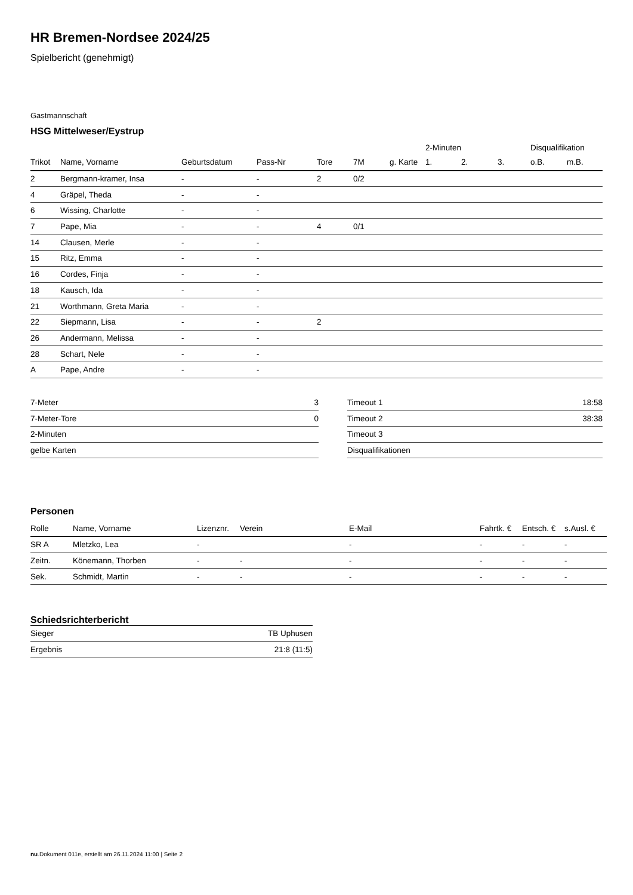HR Bremen-Nordsee 2024/25
Spielbericht (genehmigt)
Gastmannschaft
HSG Mittelweser/Eystrup
| | | | | | | | 2-Minuten | | | Disqualifikation | |
| --- | --- | --- | --- | --- | --- | --- | --- | --- | --- | --- | --- |
| Trikot | Name, Vorname | Geburtsdatum | Pass-Nr | Tore | 7M | g. Karte | 1. | 2. | 3. | o.B. | m.B. |
| 2 | Bergmann-kramer, Insa | - | - | 2 | 0/2 | | | | | | |
| 4 | Gräpel, Theda | - | - | | | | | | | | |
| 6 | Wissing, Charlotte | - | - | | | | | | | | |
| 7 | Pape, Mia | - | - | 4 | 0/1 | | | | | | |
| 14 | Clausen, Merle | - | - | | | | | | | | |
| 15 | Ritz, Emma | - | - | | | | | | | | |
| 16 | Cordes, Finja | - | - | | | | | | | | |
| 18 | Kausch, Ida | - | - | | | | | | | | |
| 21 | Worthmann, Greta Maria | - | - | | | | | | | | |
| 22 | Siepmann, Lisa | - | - | 2 | | | | | | | |
| 26 | Andermann, Melissa | - | - | | | | | | | | |
| 28 | Schart, Nele | - | - | | | | | | | | |
| A | Pape, Andre | - | - | | | | | | | | |
| 7-Meter | 3 |
| 7-Meter-Tore | 0 |
| 2-Minuten | |
| gelbe Karten | |
| Timeout 1 | 18:58 |
| Timeout 2 | 38:38 |
| Timeout 3 | |
| Disqualifikationen | |
Personen
| Rolle | Name, Vorname | Lizenznr. | Verein | E-Mail | Fahrtk. € | Entsch. € | s.Ausl. € |
| --- | --- | --- | --- | --- | --- | --- | --- |
| SR A | Mletzko, Lea | - | | - | - | - | - |
| Zeitn. | Könemann, Thorben | - | - | - | - | - | - |
| Sek. | Schmidt, Martin | - | - | - | - | - | - |
Schiedsrichterbericht
| Sieger | TB Uphusen |
| Ergebnis | 21:8 (11:5) |
nu.Dokument 011e, erstellt am 26.11.2024 11:00 | Seite 2